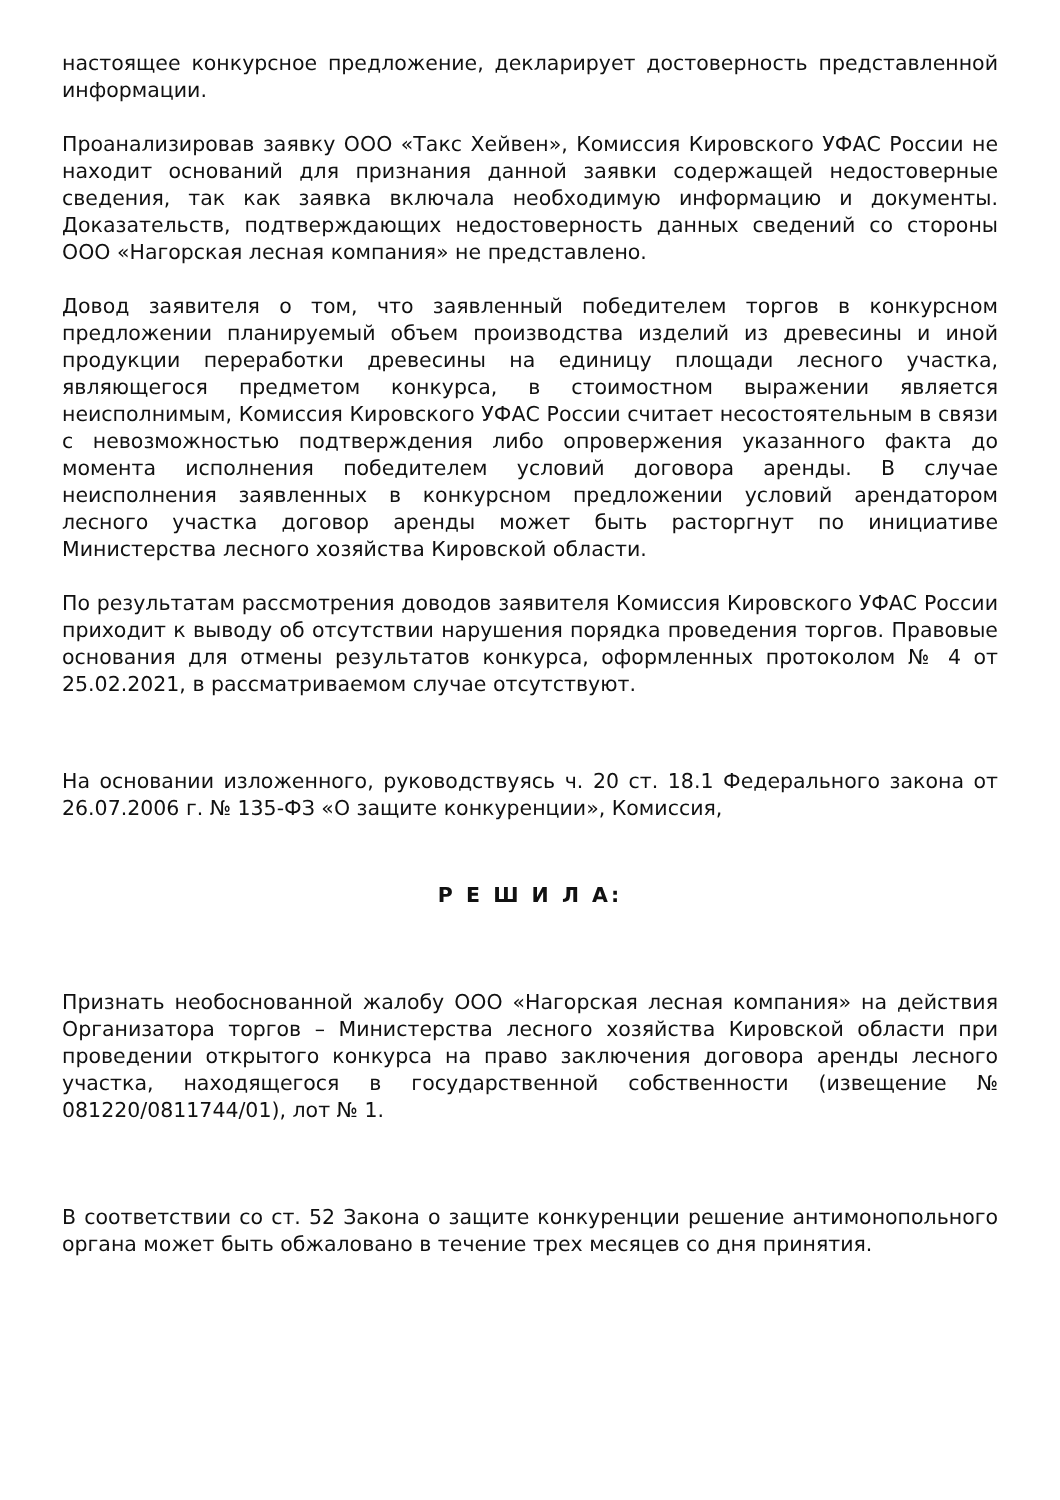настоящее конкурсное предложение, декларирует достоверность представленной информации.
Проанализировав заявку ООО «Такс Хейвен», Комиссия Кировского УФАС России не находит оснований для признания данной заявки содержащей недостоверные сведения, так как заявка включала необходимую информацию и документы. Доказательств, подтверждающих недостоверность данных сведений со стороны ООО «Нагорская лесная компания» не представлено.
Довод заявителя о том, что заявленный победителем торгов в конкурсном предложении планируемый объем производства изделий из древесины и иной продукции переработки древесины на единицу площади лесного участка, являющегося предметом конкурса, в стоимостном выражении является неисполнимым, Комиссия Кировского УФАС России считает несостоятельным в связи с невозможностью подтверждения либо опровержения указанного факта до момента исполнения победителем условий договора аренды. В случае неисполнения заявленных в конкурсном предложении условий арендатором лесного участка договор аренды может быть расторгнут по инициативе Министерства лесного хозяйства Кировской области.
По результатам рассмотрения доводов заявителя Комиссия Кировского УФАС России приходит к выводу об отсутствии нарушения порядка проведения торгов. Правовые основания для отмены результатов конкурса, оформленных протоколом № 4 от 25.02.2021, в рассматриваемом случае отсутствуют.
На основании изложенного, руководствуясь ч. 20 ст. 18.1 Федерального закона от 26.07.2006 г. № 135-ФЗ «О защите конкуренции», Комиссия,
Р Е Ш И Л А:
Признать необоснованной жалобу ООО «Нагорская лесная компания» на действия Организатора торгов – Министерства лесного хозяйства Кировской области при проведении открытого конкурса на право заключения договора аренды лесного участка, находящегося в государственной собственности (извещение № 081220/0811744/01), лот № 1.
В соответствии со ст. 52 Закона о защите конкуренции решение антимонопольного органа может быть обжаловано в течение трех месяцев со дня принятия.